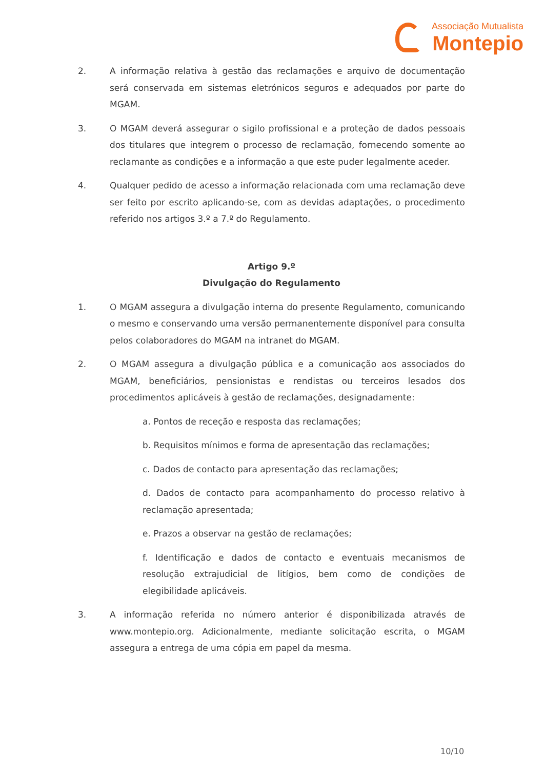Associação Mutualista
Montepio
2. A informação relativa à gestão das reclamações e arquivo de documentação será conservada em sistemas eletrónicos seguros e adequados por parte do MGAM.
3. O MGAM deverá assegurar o sigilo profissional e a proteção de dados pessoais dos titulares que integrem o processo de reclamação, fornecendo somente ao reclamante as condições e a informação a que este puder legalmente aceder.
4. Qualquer pedido de acesso a informação relacionada com uma reclamação deve ser feito por escrito aplicando-se, com as devidas adaptações, o procedimento referido nos artigos 3.º a 7.º do Regulamento.
Artigo 9.º
Divulgação do Regulamento
1. O MGAM assegura a divulgação interna do presente Regulamento, comunicando o mesmo e conservando uma versão permanentemente disponível para consulta pelos colaboradores do MGAM na intranet do MGAM.
2. O MGAM assegura a divulgação pública e a comunicação aos associados do MGAM, beneficiários, pensionistas e rendistas ou terceiros lesados dos procedimentos aplicáveis à gestão de reclamações, designadamente:
a. Pontos de receção e resposta das reclamações;
b. Requisitos mínimos e forma de apresentação das reclamações;
c. Dados de contacto para apresentação das reclamações;
d. Dados de contacto para acompanhamento do processo relativo à reclamação apresentada;
e. Prazos a observar na gestão de reclamações;
f. Identificação e dados de contacto e eventuais mecanismos de resolução extrajudicial de litígios, bem como de condições de elegibilidade aplicáveis.
3. A informação referida no número anterior é disponibilizada através de www.montepio.org. Adicionalmente, mediante solicitação escrita, o MGAM assegura a entrega de uma cópia em papel da mesma.
10/10